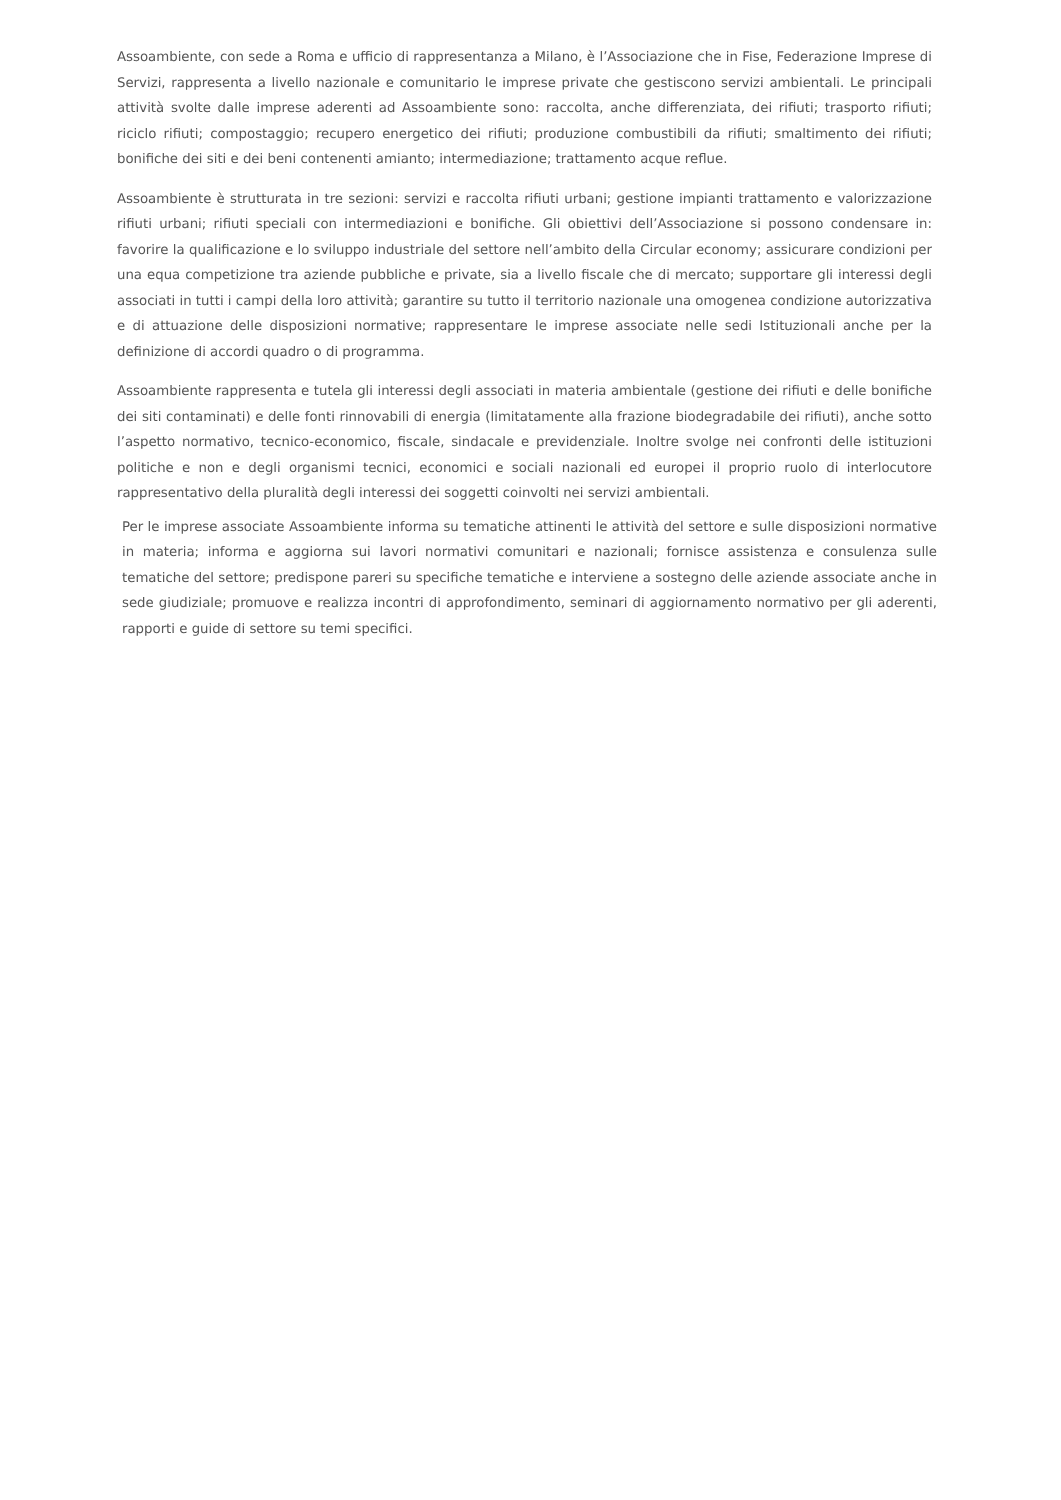Assoambiente, con sede a Roma e ufficio di rappresentanza a Milano, è l’Associazione che in Fise, Federazione Imprese di Servizi, rappresenta a livello nazionale e comunitario le imprese private che gestiscono servizi ambientali. Le principali attività svolte dalle imprese aderenti ad Assoambiente sono: raccolta, anche differenziata, dei rifiuti; trasporto rifiuti; riciclo rifiuti; compostaggio; recupero energetico dei rifiuti; produzione combustibili da rifiuti; smaltimento dei rifiuti; bonifiche dei siti e dei beni contenenti amianto; intermediazione; trattamento acque reflue.
Assoambiente è strutturata in tre sezioni: servizi e raccolta rifiuti urbani; gestione impianti trattamento e valorizzazione rifiuti urbani; rifiuti speciali con intermediazioni e bonifiche. Gli obiettivi dell’Associazione si possono condensare in: favorire la qualificazione e lo sviluppo industriale del settore nell’ambito della Circular economy; assicurare condizioni per una equa competizione tra aziende pubbliche e private, sia a livello fiscale che di mercato; supportare gli interessi degli associati in tutti i campi della loro attività; garantire su tutto il territorio nazionale una omogenea condizione autorizzativa e di attuazione delle disposizioni normative; rappresentare le imprese associate nelle sedi Istituzionali anche per la definizione di accordi quadro o di programma.
Assoambiente rappresenta e tutela gli interessi degli associati in materia ambientale (gestione dei rifiuti e delle bonifiche dei siti contaminati) e delle fonti rinnovabili di energia (limitatamente alla frazione biodegradabile dei rifiuti), anche sotto l’aspetto normativo, tecnico-economico, fiscale, sindacale e previdenziale. Inoltre svolge nei confronti delle istituzioni politiche e non e degli organismi tecnici, economici e sociali nazionali ed europei il proprio ruolo di interlocutore rappresentativo della pluralità degli interessi dei soggetti coinvolti nei servizi ambientali.
Per le imprese associate Assoambiente informa su tematiche attinenti le attività del settore e sulle disposizioni normative in materia; informa e aggiorna sui lavori normativi comunitari e nazionali; fornisce assistenza e consulenza sulle tematiche del settore; predispone pareri su specifiche tematiche e interviene a sostegno delle aziende associate anche in sede giudiziale; promuove e realizza incontri di approfondimento, seminari di aggiornamento normativo per gli aderenti, rapporti e guide di settore su temi specifici.